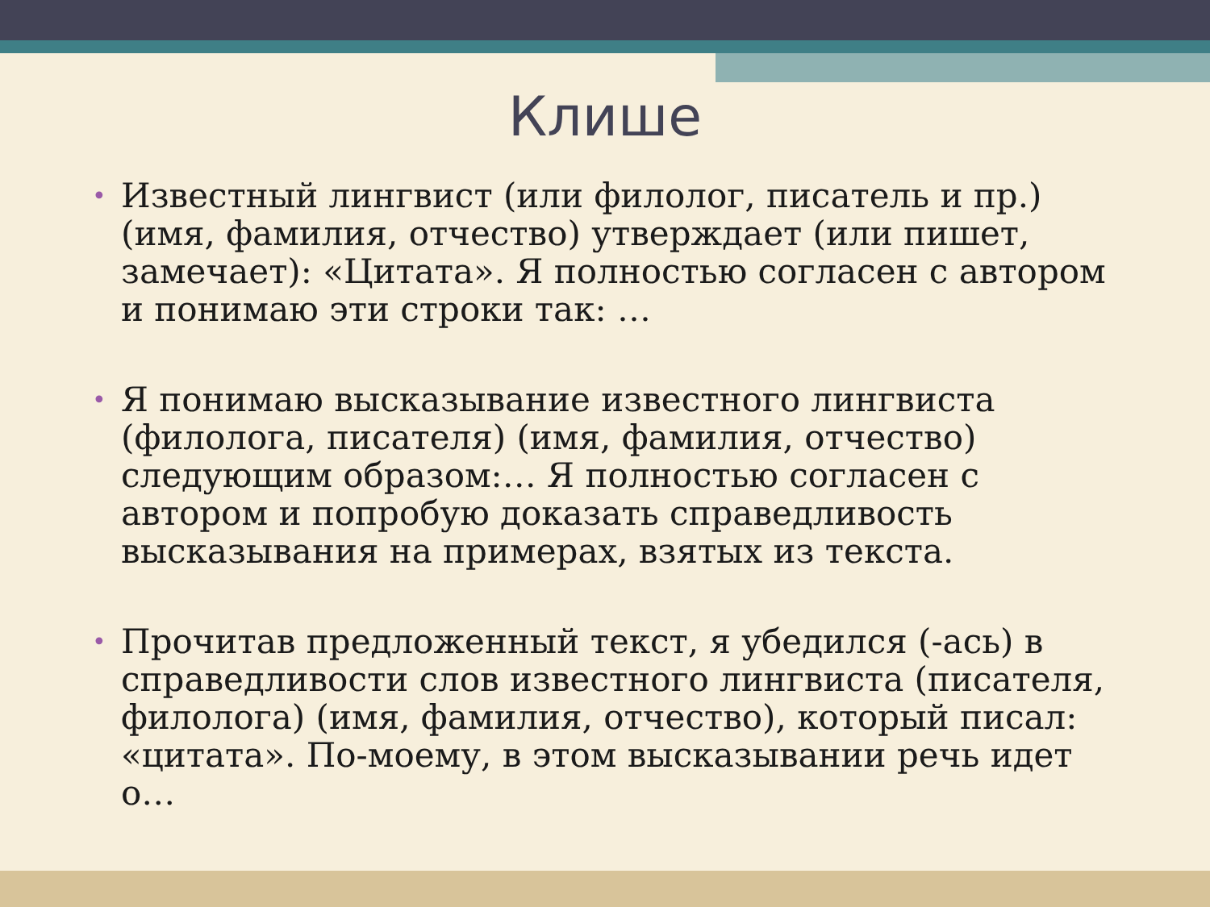Клише
• Известный лингвист (или филолог, писатель и пр.) (имя, фамилия, отчество) утверждает (или пишет, замечает): «Цитата». Я полностью согласен с автором и понимаю эти строки так: …
• Я понимаю высказывание известного лингвиста (филолога, писателя) (имя, фамилия, отчество) следующим образом:… Я полностью согласен с автором и попробую доказать справедливость высказывания на примерах, взятых из текста.
• Прочитав предложенный текст, я убедился (-ась) в справедливости слов известного лингвиста (писателя, филолога) (имя, фамилия, отчество), который писал: «цитата». По-моему, в этом высказывании речь идет о…